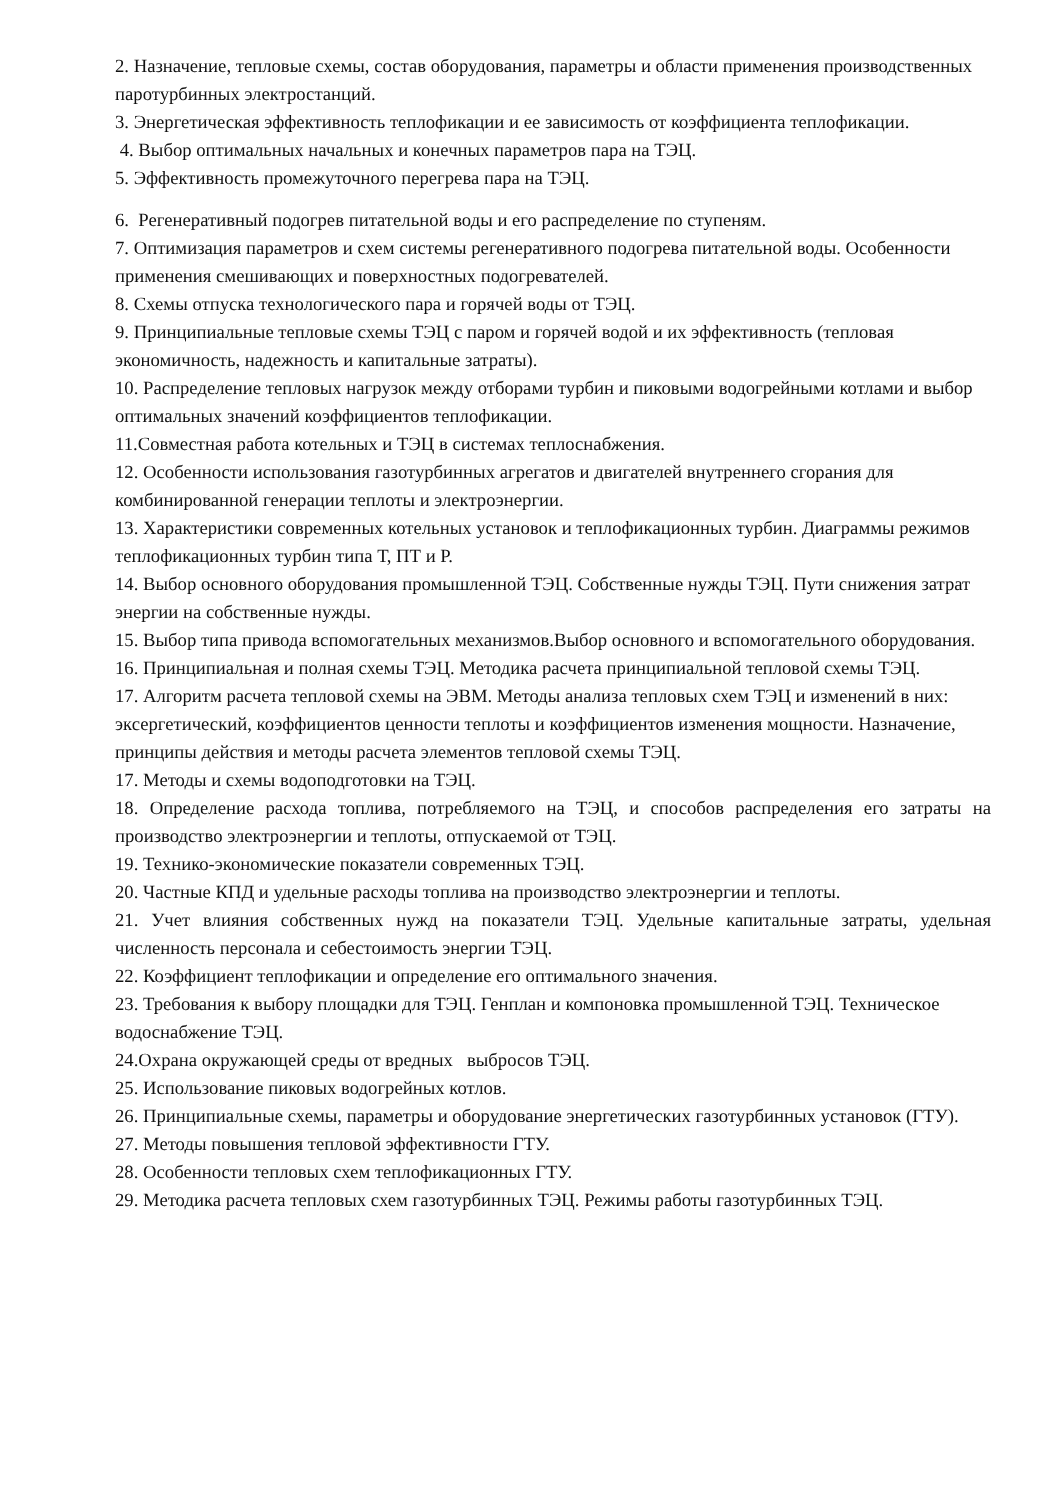2. Назначение, тепловые схемы, состав оборудования, параметры и области применения производственных паротурбинных электростанций.
3. Энергетическая эффективность теплофикации и ее зависимость от коэффициента теплофикации.
4. Выбор оптимальных начальных и конечных параметров пара на ТЭЦ.
5. Эффективность промежуточного перегрева пара на ТЭЦ.
6. Регенеративный подогрев питательной воды и его распределение по ступеням.
7. Оптимизация параметров и схем системы регенеративного подогрева питательной воды. Особенности применения смешивающих и поверхностных подогревателей.
8. Схемы отпуска технологического пара и горячей воды от ТЭЦ.
9. Принципиальные тепловые схемы ТЭЦ с паром и горячей водой и их эффективность (тепловая экономичность, надежность и капитальные затраты).
10. Распределение тепловых нагрузок между отборами турбин и пиковыми водогрейными котлами и выбор оптимальных значений коэффициентов теплофикации.
11.Совместная работа котельных и ТЭЦ в системах теплоснабжения.
12. Особенности использования газотурбинных агрегатов и двигателей внутреннего сгорания для комбинированной генерации теплоты и электроэнергии.
13. Характеристики современных котельных установок и теплофикационных турбин. Диаграммы режимов теплофикационных турбин типа Т, ПТ и Р.
14. Выбор основного оборудования промышленной ТЭЦ. Собственные нужды ТЭЦ. Пути снижения затрат энергии на собственные нужды.
15. Выбор типа привода вспомогательных механизмов.Выбор основного и вспомогательного оборудования.
16. Принципиальная и полная схемы ТЭЦ. Методика расчета принципиальной тепловой схемы ТЭЦ.
17. Алгоритм расчета тепловой схемы на ЭВМ. Методы анализа тепловых схем ТЭЦ и изменений в них: эксергетический, коэффициентов ценности теплоты и коэффициентов изменения мощности. Назначение, принципы действия и методы расчета элементов тепловой схемы ТЭЦ.
17. Методы и схемы водоподготовки на ТЭЦ.
18. Определение расхода топлива, потребляемого на ТЭЦ, и способов распределения его затраты на производство электроэнергии и теплоты, отпускаемой от ТЭЦ.
19. Технико-экономические показатели современных ТЭЦ.
20. Частные КПД и удельные расходы топлива на производство электроэнергии и теплоты.
21. Учет влияния собственных нужд на показатели ТЭЦ. Удельные капитальные затраты, удельная численность персонала и себестоимость энергии ТЭЦ.
22. Коэффициент теплофикации и определение его оптимального значения.
23. Требования к выбору площадки для ТЭЦ. Генплан и компоновка промышленной ТЭЦ. Техническое водоснабжение ТЭЦ.
24.Охрана окружающей среды от вредных выбросов ТЭЦ.
25. Использование пиковых водогрейных котлов.
26. Принципиальные схемы, параметры и оборудование энергетических газотурбинных установок (ГТУ).
27. Методы повышения тепловой эффективности ГТУ.
28. Особенности тепловых схем теплофикационных ГТУ.
29. Методика расчета тепловых схем газотурбинных ТЭЦ. Режимы работы газотурбинных ТЭЦ.